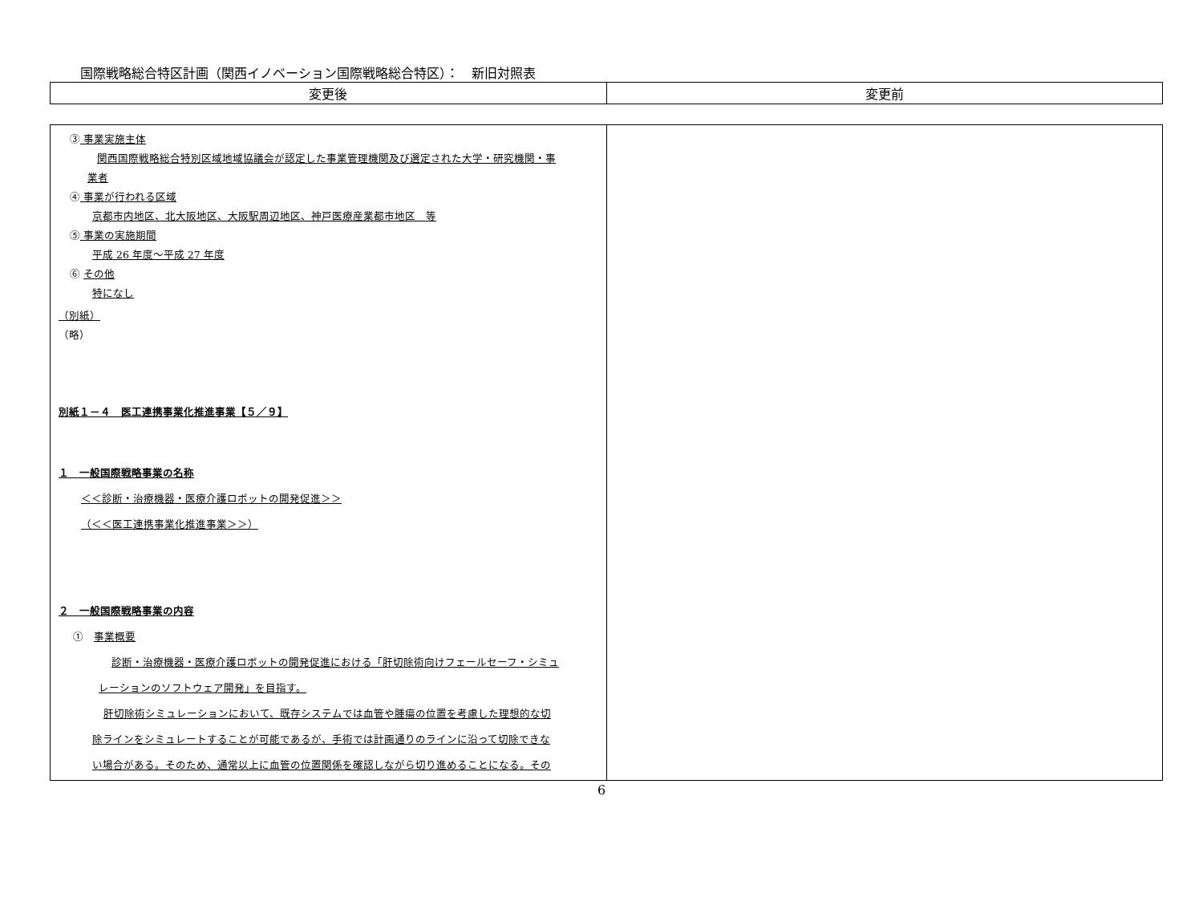国際戦略総合特区計画（関西イノベーション国際戦略総合特区）：　新旧対照表
| 変更後 | 変更前 |
| --- | --- |
| ③ 事業実施主体 関西国際戦略総合特別区域地域協議会が認定した事業管理機関及び選定された大学・研究機関・事 業者 ④ 事業が行われる区域 京都市内地区、北大阪地区、大阪駅周辺地区、神戸医療産業都市地区 等 ⑤ 事業の実施期間 平成 26 年度～平成 27 年度 ⑥ その他 特になし （別紙） （略） 別紙１－４ 医工連携事業化推進事業【５／９】 １ 一般国際戦略事業の名称 ＜＜診断・治療機器・医療介護ロボットの開発促進＞＞ （＜＜医工連携事業化推進事業＞＞） ２ 一般国際戦略事業の内容 ① 事業概要 診断・治療機器・医療介護ロボットの開発促進における「肝切除術向けフェールセーフ・シミュ レーションのソフトウェア開発」を目指す。 肝切除術シミュレーションにおいて、既存システムでは血管や腫瘍の位置を考慮した理想的な切 除ラインをシミュレートすることが可能であるが、手術では計画通りのラインに沿って切除できな い場合がある。そのため、通常以上に血管の位置関係を確認しながら切り進めることになる。その | |
6